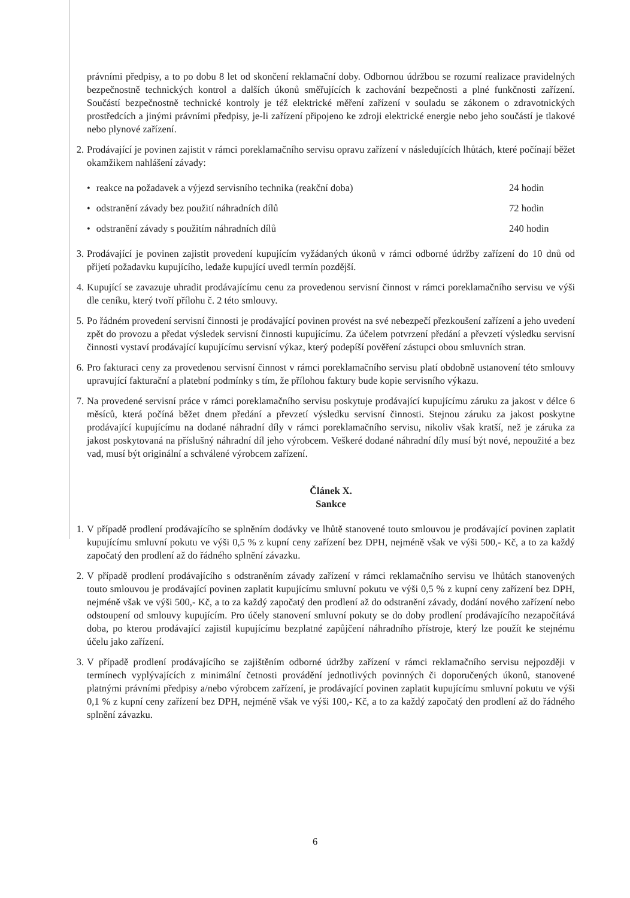právními předpisy, a to po dobu 8 let od skončení reklamační doby. Odbornou údržbou se rozumí realizace pravidelných bezpečnostně technických kontrol a dalších úkonů směřujících k zachování bezpečnosti a plné funkčnosti zařízení. Součástí bezpečnostně technické kontroly je též elektrické měření zařízení v souladu se zákonem o zdravotnických prostředcích a jinými právními předpisy, je-li zařízení připojeno ke zdroji elektrické energie nebo jeho součástí je tlakové nebo plynové zařízení.
2. Prodávající je povinen zajistit v rámci poreklamačního servisu opravu zařízení v následujících lhůtách, které počínají běžet okamžikem nahlášení závady:
• reakce na požadavek a výjezd servisního technika (reakční doba) 24 hodin
• odstranění závady bez použití náhradních dílů 72 hodin
• odstranění závady s použitím náhradních dílů 240 hodin
3. Prodávající je povinen zajistit provedení kupujícím vyžádaných úkonů v rámci odborné údržby zařízení do 10 dnů od přijetí požadavku kupujícího, ledaže kupující uvedl termín pozdější.
4. Kupující se zavazuje uhradit prodávajícímu cenu za provedenou servisní činnost v rámci poreklamačního servisu ve výši dle ceníku, který tvoří přílohu č. 2 této smlouvy.
5. Po řádném provedení servisní činnosti je prodávající povinen provést na své nebezpečí přezkoušení zařízení a jeho uvedení zpět do provozu a předat výsledek servisní činnosti kupujícímu. Za účelem potvrzení předání a převzetí výsledku servisní činnosti vystaví prodávající kupujícímu servisní výkaz, který podepíší pověření zástupci obou smluvních stran.
6. Pro fakturaci ceny za provedenou servisní činnost v rámci poreklamačního servisu platí obdobně ustanovení této smlouvy upravující fakturační a platební podmínky s tím, že přílohou faktury bude kopie servisního výkazu.
7. Na provedené servisní práce v rámci poreklamačního servisu poskytuje prodávající kupujícímu záruku za jakost v délce 6 měsíců, která počíná běžet dnem předání a převzetí výsledku servisní činnosti. Stejnou záruku za jakost poskytne prodávající kupujícímu na dodané náhradní díly v rámci poreklamačního servisu, nikoliv však kratší, než je záruka za jakost poskytovaná na příslušný náhradní díl jeho výrobcem. Veškeré dodané náhradní díly musí být nové, nepoužité a bez vad, musí být originální a schválené výrobcem zařízení.
Článek X.
Sankce
1. V případě prodlení prodávajícího se splněním dodávky ve lhůtě stanovené touto smlouvou je prodávající povinen zaplatit kupujícímu smluvní pokutu ve výši 0,5 % z kupní ceny zařízení bez DPH, nejméně však ve výši 500,- Kč, a to za každý započatý den prodlení až do řádného splnění závazku.
2. V případě prodlení prodávajícího s odstraněním závady zařízení v rámci reklamačního servisu ve lhůtách stanovených touto smlouvou je prodávající povinen zaplatit kupujícímu smluvní pokutu ve výši 0,5 % z kupní ceny zařízení bez DPH, nejméně však ve výši 500,- Kč, a to za každý započatý den prodlení až do odstranění závady, dodání nového zařízení nebo odstoupení od smlouvy kupujícím. Pro účely stanovení smluvní pokuty se do doby prodlení prodávajícího nezapočítává doba, po kterou prodávající zajistil kupujícímu bezplatné zapůjčení náhradního přístroje, který lze použít ke stejnému účelu jako zařízení.
3. V případě prodlení prodávajícího se zajištěním odborné údržby zařízení v rámci reklamačního servisu nejpozději v termínech vyplývajících z minimální četnosti provádění jednotlivých povinných či doporučených úkonů, stanovené platnými právními předpisy a/nebo výrobcem zařízení, je prodávající povinen zaplatit kupujícímu smluvní pokutu ve výši 0,1 % z kupní ceny zařízení bez DPH, nejméně však ve výši 100,- Kč, a to za každý započatý den prodlení až do řádného splnění závazku.
6